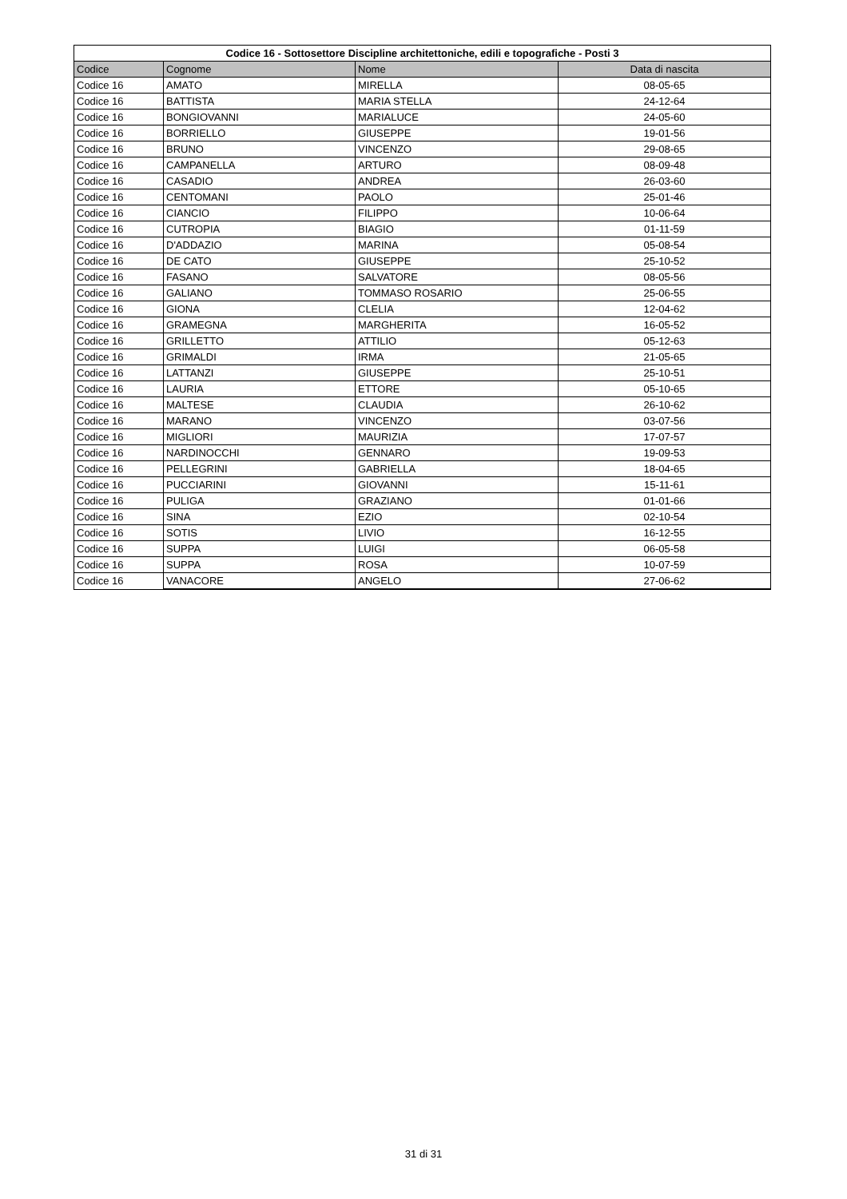| Codice 16 - Sottosettore Discipline architettoniche, edili e topografiche - Posti 3 | | | |
| --- | --- | --- | --- |
| Codice | Cognome | Nome | Data di nascita |
| Codice 16 | AMATO | MIRELLA | 08-05-65 |
| Codice 16 | BATTISTA | MARIA STELLA | 24-12-64 |
| Codice 16 | BONGIOVANNI | MARIALUCE | 24-05-60 |
| Codice 16 | BORRIELLO | GIUSEPPE | 19-01-56 |
| Codice 16 | BRUNO | VINCENZO | 29-08-65 |
| Codice 16 | CAMPANELLA | ARTURO | 08-09-48 |
| Codice 16 | CASADIO | ANDREA | 26-03-60 |
| Codice 16 | CENTOMANI | PAOLO | 25-01-46 |
| Codice 16 | CIANCIO | FILIPPO | 10-06-64 |
| Codice 16 | CUTROPIA | BIAGIO | 01-11-59 |
| Codice 16 | D'ADDAZIO | MARINA | 05-08-54 |
| Codice 16 | DE CATO | GIUSEPPE | 25-10-52 |
| Codice 16 | FASANO | SALVATORE | 08-05-56 |
| Codice 16 | GALIANO | TOMMASO ROSARIO | 25-06-55 |
| Codice 16 | GIONA | CLELIA | 12-04-62 |
| Codice 16 | GRAMEGNA | MARGHERITA | 16-05-52 |
| Codice 16 | GRILLETTO | ATTILIO | 05-12-63 |
| Codice 16 | GRIMALDI | IRMA | 21-05-65 |
| Codice 16 | LATTANZI | GIUSEPPE | 25-10-51 |
| Codice 16 | LAURIA | ETTORE | 05-10-65 |
| Codice 16 | MALTESE | CLAUDIA | 26-10-62 |
| Codice 16 | MARANO | VINCENZO | 03-07-56 |
| Codice 16 | MIGLIORI | MAURIZIA | 17-07-57 |
| Codice 16 | NARDINOCCHI | GENNARO | 19-09-53 |
| Codice 16 | PELLEGRINI | GABRIELLA | 18-04-65 |
| Codice 16 | PUCCIARINI | GIOVANNI | 15-11-61 |
| Codice 16 | PULIGA | GRAZIANO | 01-01-66 |
| Codice 16 | SINA | EZIO | 02-10-54 |
| Codice 16 | SOTIS | LIVIO | 16-12-55 |
| Codice 16 | SUPPA | LUIGI | 06-05-58 |
| Codice 16 | SUPPA | ROSA | 10-07-59 |
| Codice 16 | VANACORE | ANGELO | 27-06-62 |
31 di 31